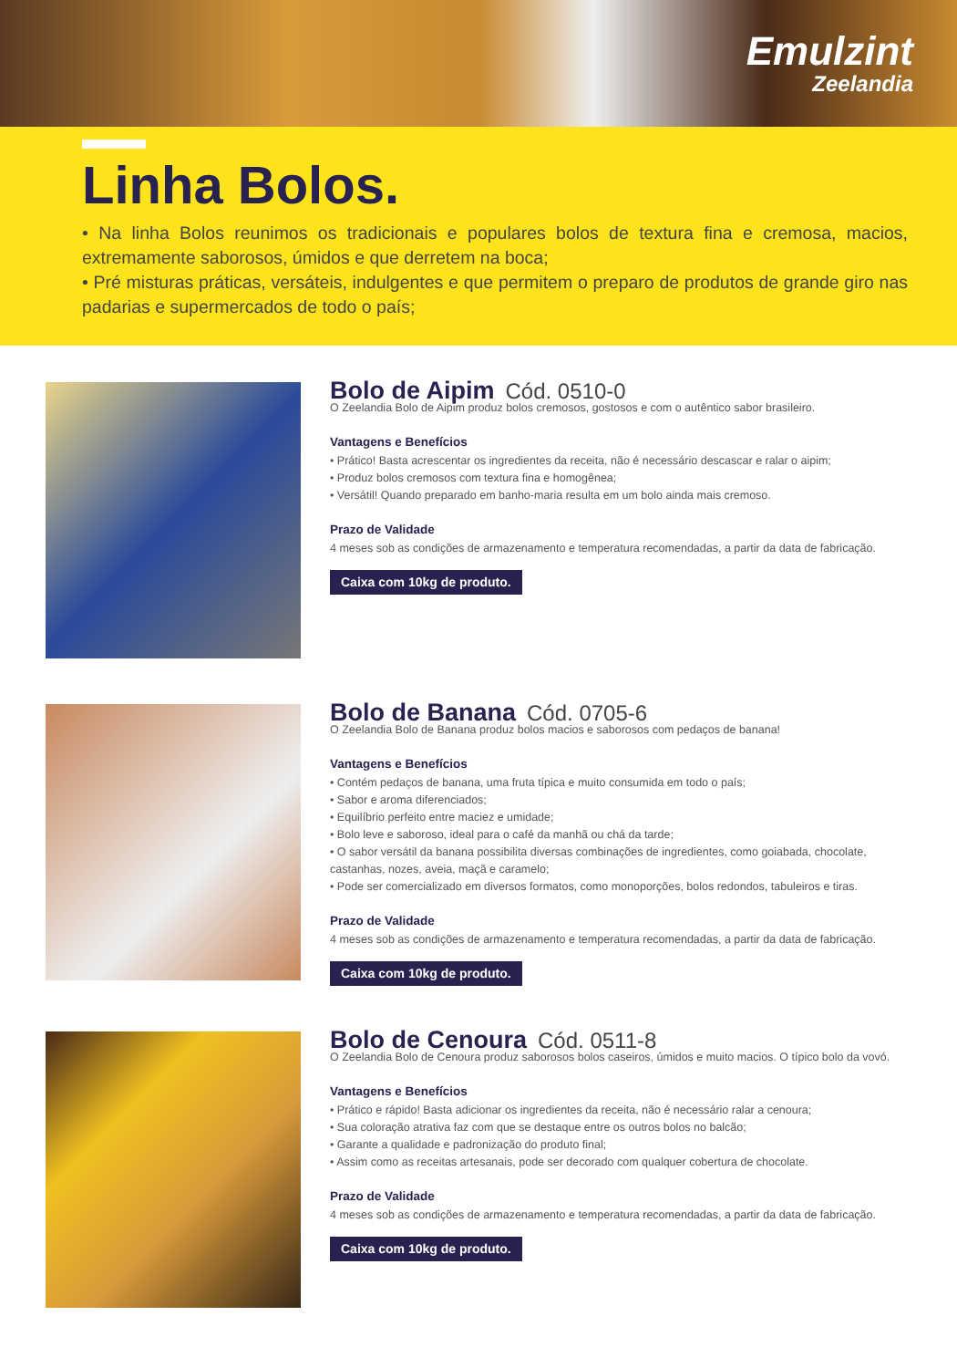Emulzint
Zeelandia
Linha Bolos.
• Na linha Bolos reunimos os tradicionais e populares bolos de textura fina e cremosa, macios, extremamente saborosos, úmidos e que derretem na boca;
• Pré misturas práticas, versáteis, indulgentes e que permitem o preparo de produtos de grande giro nas padarias e supermercados de todo o país;
Bolo de Aipim Cód. 0510-0
O Zeelandia Bolo de Aipim produz bolos cremosos, gostosos e com o autêntico sabor brasileiro.
Vantagens e Benefícios
• Prático! Basta acrescentar os ingredientes da receita, não é necessário descascar e ralar o aipim;
• Produz bolos cremosos com textura fina e homogênea;
• Versátil! Quando preparado em banho-maria resulta em um bolo ainda mais cremoso.
Prazo de Validade
4 meses sob as condições de armazenamento e temperatura recomendadas, a partir da data de fabricação.
Caixa com 10kg de produto.
Bolo de Banana Cód. 0705-6
O Zeelandia Bolo de Banana produz bolos macios e saborosos com pedaços de banana!
Vantagens e Benefícios
• Contém pedaços de banana, uma fruta típica e muito consumida em todo o país;
• Sabor e aroma diferenciados;
• Equilíbrio perfeito entre maciez e umidade;
• Bolo leve e saboroso, ideal para o café da manhã ou chá da tarde;
• O sabor versátil da banana possibilita diversas combinações de ingredientes, como goiabada, chocolate, castanhas, nozes, aveia, maçã e caramelo;
• Pode ser comercializado em diversos formatos, como monoporções, bolos redondos, tabuleiros e tiras.
Prazo de Validade
4 meses sob as condições de armazenamento e temperatura recomendadas, a partir da data de fabricação.
Caixa com 10kg de produto.
Bolo de Cenoura Cód. 0511-8
O Zeelandia Bolo de Cenoura produz saborosos bolos caseiros, úmidos e muito macios. O típico bolo da vovó.
Vantagens e Benefícios
• Prático e rápido! Basta adicionar os ingredientes da receita, não é necessário ralar a cenoura;
• Sua coloração atrativa faz com que se destaque entre os outros bolos no balcão;
• Garante a qualidade e padronização do produto final;
• Assim como as receitas artesanais, pode ser decorado com qualquer cobertura de chocolate.
Prazo de Validade
4 meses sob as condições de armazenamento e temperatura recomendadas, a partir da data de fabricação.
Caixa com 10kg de produto.